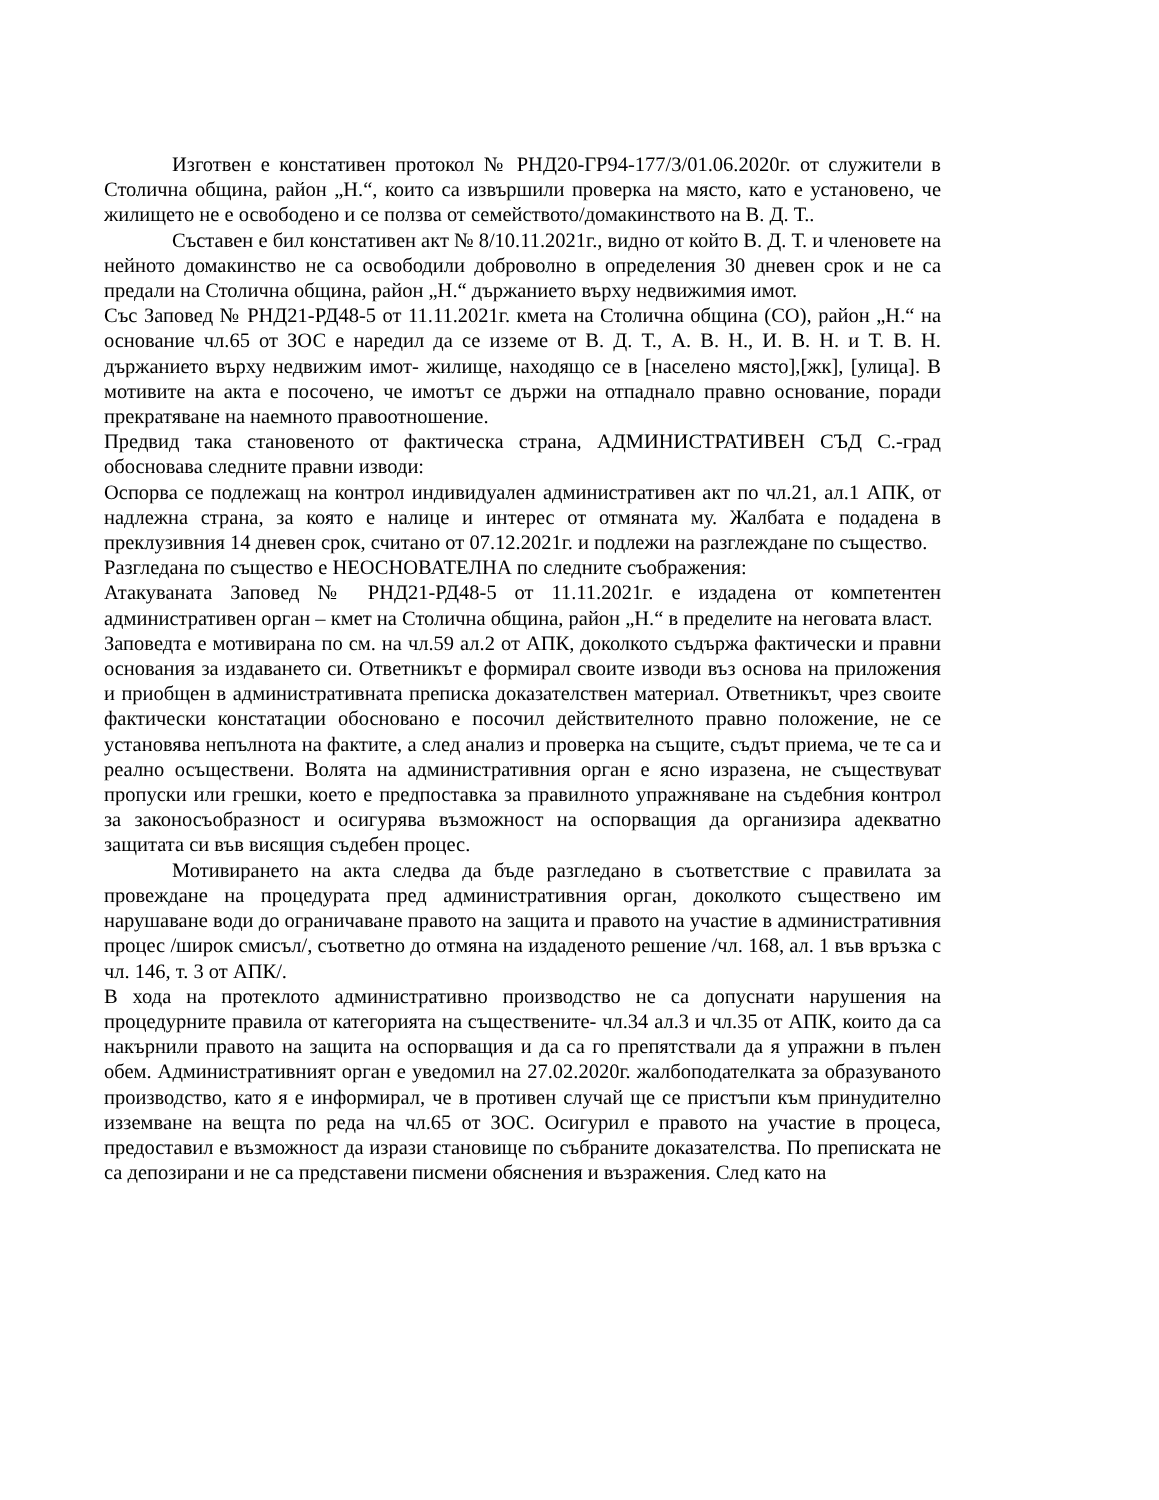Изготвен е констативен протокол № РНД20-ГР94-177/3/01.06.2020г. от служители в Столична община, район „Н.“, които са извършили проверка на място, като е установено, че жилището не е освободено и се ползва от семейството/домакинството на В. Д. Т..
Съставен е бил констативен акт № 8/10.11.2021г., видно от който В. Д. Т. и членовете на нейното домакинство не са освободили доброволно в определения 30 дневен срок и не са предали на Столична община, район „Н.“ държанието върху недвижимия имот.
Със Заповед № РНД21-РД48-5 от 11.11.2021г. кмета на Столична община (СО), район „Н.“ на основание чл.65 от ЗОС е наредил да се изземе от В. Д. Т., А. В. Н., И. В. Н. и Т. В. Н. държанието върху недвижим имот- жилище, находящо се в [населено място],[жк], [улица]. В мотивите на акта е посочено, че имотът се държи на отпаднало правно основание, поради прекратяване на наемното правоотношение.
Предвид така становеното от фактическа страна, АДМИНИСТРАТИВЕН СЪД С.-град обосновава следните правни изводи:
Оспорва се подлежащ на контрол индивидуален административен акт по чл.21, ал.1 АПК, от надлежна страна, за която е налице и интерес от отмяната му. Жалбата е подадена в преклузивния 14 дневен срок, считано от 07.12.2021г. и подлежи на разглеждане по същество.
Разгледана по същество е НЕОСНОВАТЕЛНА по следните съображения:
Атакуваната Заповед № РНД21-РД48-5 от 11.11.2021г. е издадена от компетентен административен орган – кмет на Столична община, район „Н.“ в пределите на неговата власт.
Заповедта е мотивирана по см. на чл.59 ал.2 от АПК, доколкото съдържа фактически и правни основания за издаването си. Ответникът е формирал своите изводи въз основа на приложения и приобщен в административната преписка доказателствен материал. Ответникът, чрез своите фактически констатации обосновано е посочил действителното правно положение, не се установява непълнота на фактите, а след анализ и проверка на същите, съдът приема, че те са и реално осъществени. Волята на административния орган е ясно изразена, не съществуват пропуски или грешки, което е предпоставка за правилното упражняване на съдебния контрол за законосъобразност и осигурява възможност на оспорващия да организира адекватно защитата си във висящия съдебен процес.
Мотивирането на акта следва да бъде разгледано в съответствие с правилата за провеждане на процедурата пред административния орган, доколкото съществено им нарушаване води до ограничаване правото на защита и правото на участие в административния процес /широк смисъл/, съответно до отмяна на издаденото решение /чл. 168, ал. 1 във връзка с чл. 146, т. 3 от АПК/.
В хода на протеклото административно производство не са допуснати нарушения на процедурните правила от категорията на съществените- чл.34 ал.3 и чл.35 от АПК, които да са накърнили правото на защита на оспорващия и да са го препятствали да я упражни в пълен обем. Административният орган е уведомил на 27.02.2020г. жалбоподателката за образуваното производство, като я е информирал, че в противен случай ще се пристъпи към принудително изземване на вещта по реда на чл.65 от ЗОС. Осигурил е правото на участие в процеса, предоставил е възможност да изрази становище по събраните доказателства. По преписката не са депозирани и не са представени писмени обяснения и възражения. След като на